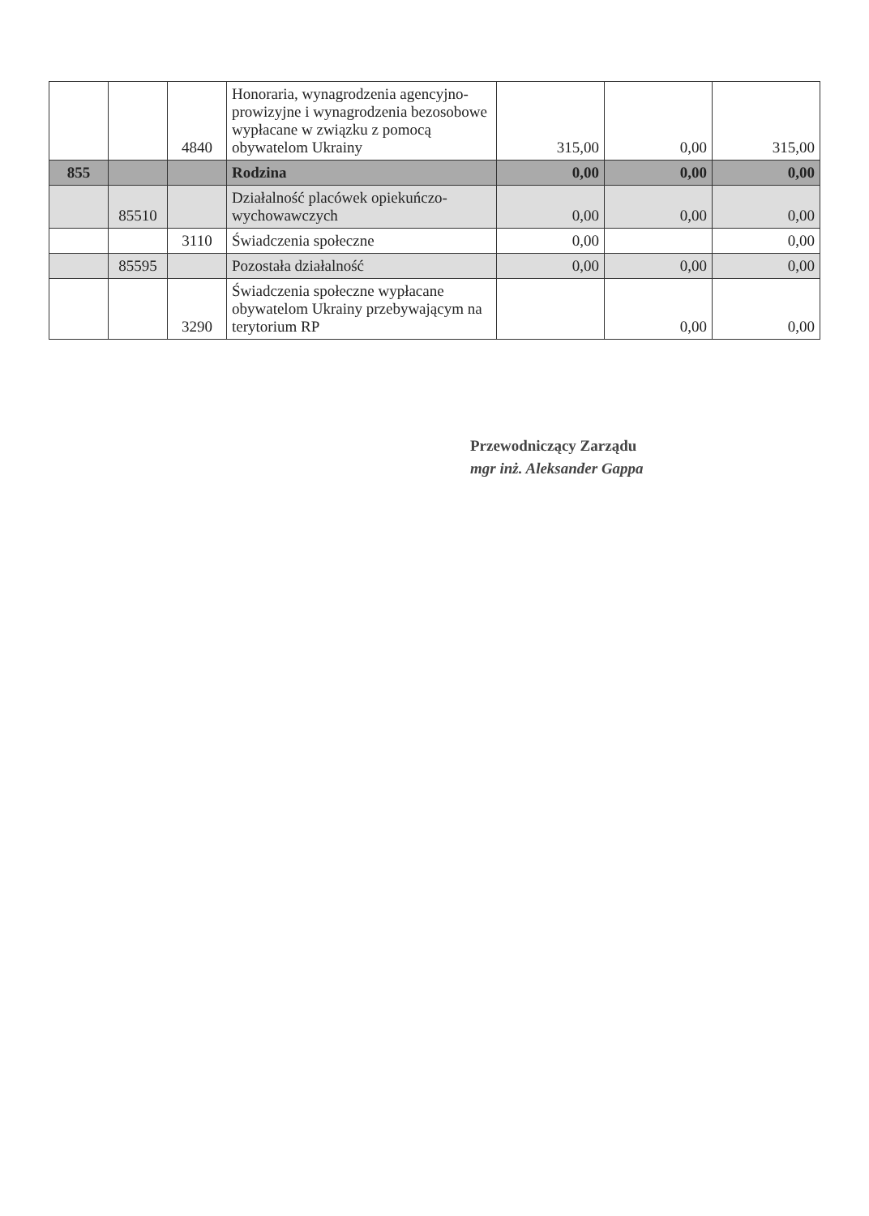| | | 4840 | Honoraria, wynagrodzenia agencyjno-prowizyjne i wynagrodzenia bezosobowe wypłacane w związku z pomocą obywatelom Ukrainy | 315,00 | 0,00 | 315,00 |
| 855 | | | Rodzina | 0,00 | 0,00 | 0,00 |
| | 85510 | | Działalność placówek opiekuńczo-wychowawczych | 0,00 | 0,00 | 0,00 |
| | | 3110 | Świadczenia społeczne | 0,00 | | 0,00 |
| | 85595 | | Pozostała działalność | 0,00 | 0,00 | 0,00 |
| | | 3290 | Świadczenia społeczne wypłacane obywatelom Ukrainy przebywającym na terytorium RP | | 0,00 | 0,00 |
Przewodniczący Zarządu
mgr inż. Aleksander Gappa